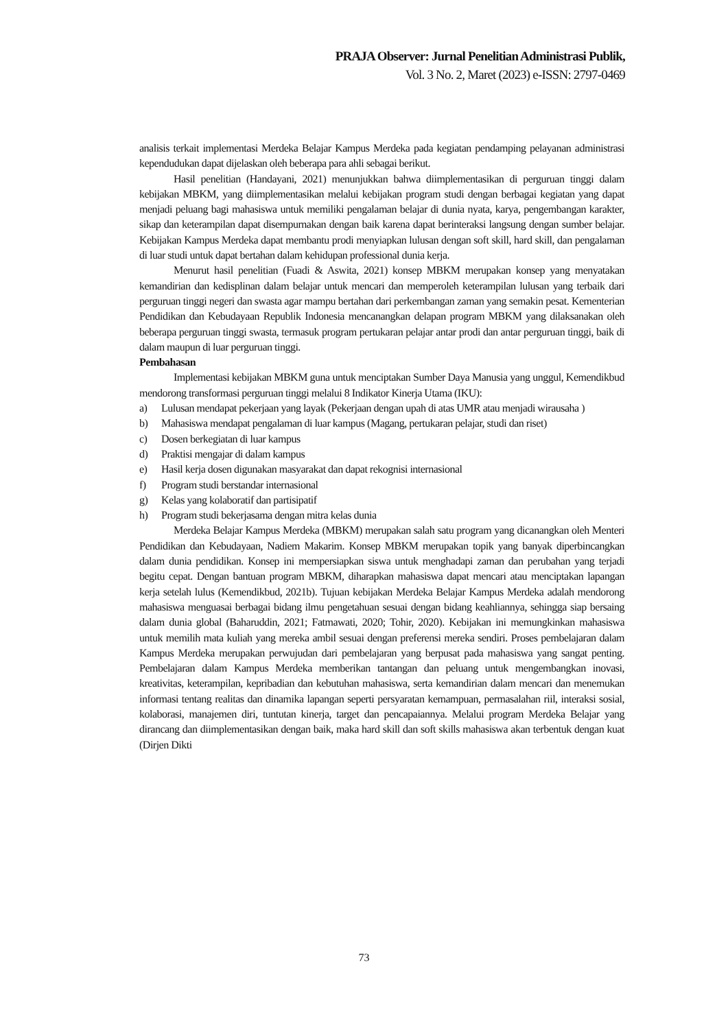PRAJA Observer: Jurnal Penelitian Administrasi Publik,
Vol. 3 No. 2, Maret (2023) e-ISSN: 2797-0469
analisis terkait implementasi Merdeka Belajar Kampus Merdeka pada kegiatan pendamping pelayanan administrasi kependudukan dapat dijelaskan oleh beberapa para ahli sebagai berikut.
Hasil penelitian (Handayani, 2021) menunjukkan bahwa diimplementasikan di perguruan tinggi dalam kebijakan MBKM, yang diimplementasikan melalui kebijakan program studi dengan berbagai kegiatan yang dapat menjadi peluang bagi mahasiswa untuk memiliki pengalaman belajar di dunia nyata, karya, pengembangan karakter, sikap dan keterampilan dapat disempurnakan dengan baik karena dapat berinteraksi langsung dengan sumber belajar. Kebijakan Kampus Merdeka dapat membantu prodi menyiapkan lulusan dengan soft skill, hard skill, dan pengalaman di luar studi untuk dapat bertahan dalam kehidupan professional dunia kerja.
Menurut hasil penelitian (Fuadi & Aswita, 2021) konsep MBKM merupakan konsep yang menyatakan kemandirian dan kedisplinan dalam belajar untuk mencari dan memperoleh keterampilan lulusan yang terbaik dari perguruan tinggi negeri dan swasta agar mampu bertahan dari perkembangan zaman yang semakin pesat. Kementerian Pendidikan dan Kebudayaan Republik Indonesia mencanangkan delapan program MBKM yang dilaksanakan oleh beberapa perguruan tinggi swasta, termasuk program pertukaran pelajar antar prodi dan antar perguruan tinggi, baik di dalam maupun di luar perguruan tinggi.
Pembahasan
Implementasi kebijakan MBKM guna untuk menciptakan Sumber Daya Manusia yang unggul, Kemendikbud mendorong transformasi perguruan tinggi melalui 8 Indikator Kinerja Utama (IKU):
a) Lulusan mendapat pekerjaan yang layak (Pekerjaan dengan upah di atas UMR atau menjadi wirausaha )
b) Mahasiswa mendapat pengalaman di luar kampus (Magang, pertukaran pelajar, studi dan riset)
c) Dosen berkegiatan di luar kampus
d) Praktisi mengajar di dalam kampus
e) Hasil kerja dosen digunakan masyarakat dan dapat rekognisi internasional
f) Program studi berstandar internasional
g) Kelas yang kolaboratif dan partisipatif
h) Program studi bekerjasama dengan mitra kelas dunia
Merdeka Belajar Kampus Merdeka (MBKM) merupakan salah satu program yang dicanangkan oleh Menteri Pendidikan dan Kebudayaan, Nadiem Makarim. Konsep MBKM merupakan topik yang banyak diperbincangkan dalam dunia pendidikan. Konsep ini mempersiapkan siswa untuk menghadapi zaman dan perubahan yang terjadi begitu cepat. Dengan bantuan program MBKM, diharapkan mahasiswa dapat mencari atau menciptakan lapangan kerja setelah lulus (Kemendikbud, 2021b). Tujuan kebijakan Merdeka Belajar Kampus Merdeka adalah mendorong mahasiswa menguasai berbagai bidang ilmu pengetahuan sesuai dengan bidang keahliannya, sehingga siap bersaing dalam dunia global (Baharuddin, 2021; Fatmawati, 2020; Tohir, 2020). Kebijakan ini memungkinkan mahasiswa untuk memilih mata kuliah yang mereka ambil sesuai dengan preferensi mereka sendiri. Proses pembelajaran dalam Kampus Merdeka merupakan perwujudan dari pembelajaran yang berpusat pada mahasiswa yang sangat penting. Pembelajaran dalam Kampus Merdeka memberikan tantangan dan peluang untuk mengembangkan inovasi, kreativitas, keterampilan, kepribadian dan kebutuhan mahasiswa, serta kemandirian dalam mencari dan menemukan informasi tentang realitas dan dinamika lapangan seperti persyaratan kemampuan, permasalahan riil, interaksi sosial, kolaborasi, manajemen diri, tuntutan kinerja, target dan pencapaiannya. Melalui program Merdeka Belajar yang dirancang dan diimplementasikan dengan baik, maka hard skill dan soft skills mahasiswa akan terbentuk dengan kuat (Dirjen Dikti
73